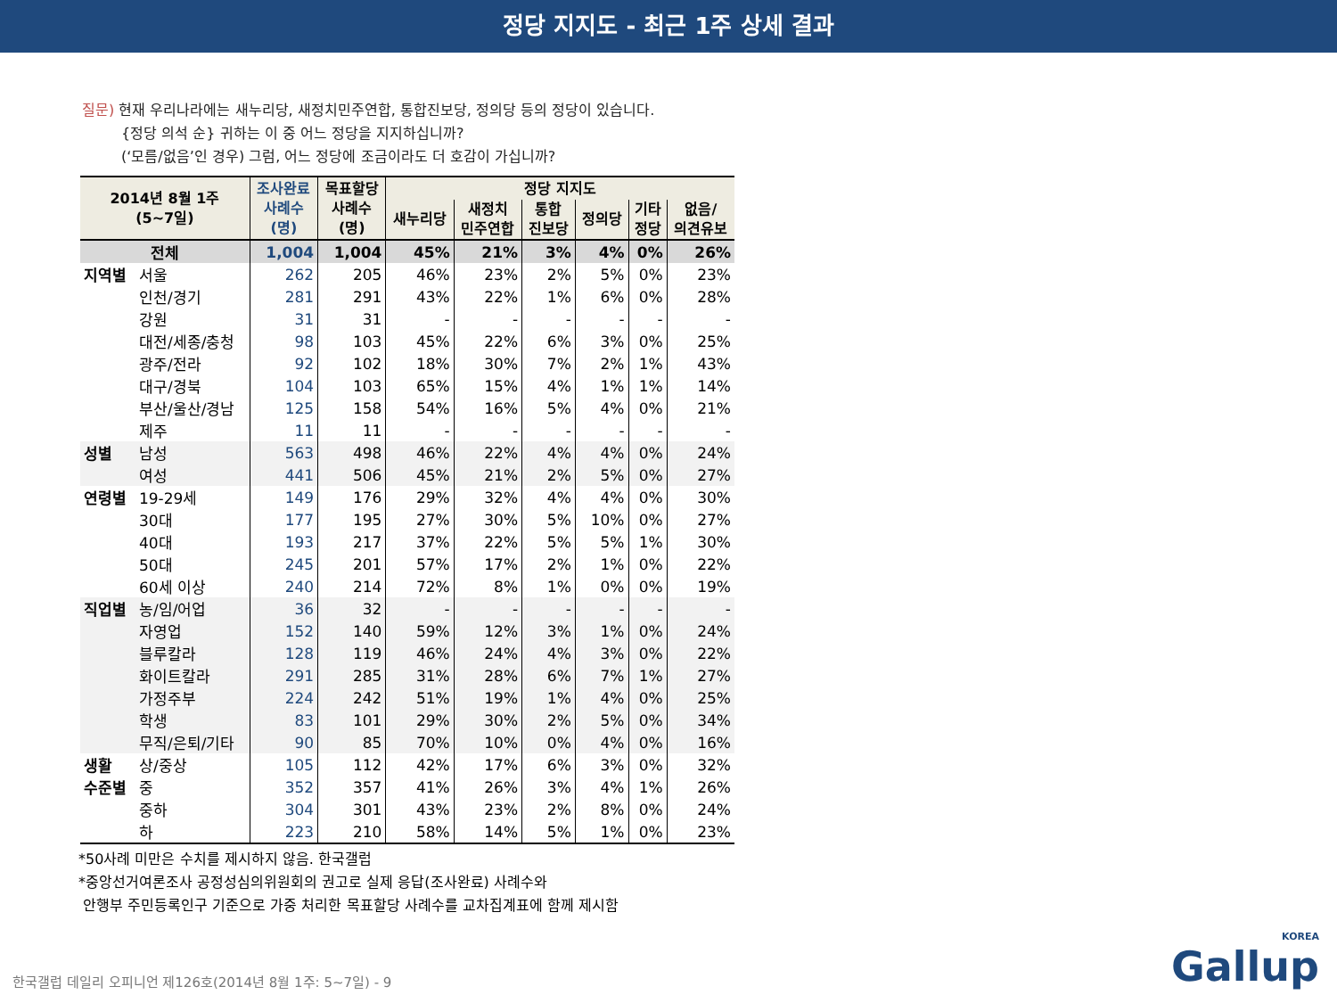정당 지지도 - 최근 1주 상세 결과
질문) 현재 우리나라에는 새누리당, 새정치민주연합, 통합진보당, 정의당 등의 정당이 있습니다.
{정당 의석 순} 귀하는 이 중 어느 정당을 지지하십니까?
(‘모름/없음’인 경우) 그럼, 어느 정당에 조금이라도 더 호감이 가십니까?
| 2014년 8월 1주 (5~7일) | | 조사완료 사례수 (명) | 목표할당 사례수 (명) | 정당 지지도 | | | | | |
| --- | --- | --- | --- | --- | --- | --- | --- | --- | --- |
| | | | | 새누리당 | 새정치 민주연합 | 통합 진보당 | 정의당 | 기타 정당 | 없음/ 의견유보 |
| 전체 | | 1,004 | 1,004 | 45% | 21% | 3% | 4% | 0% | 26% |
| 지역별 | 서울 | 262 | 205 | 46% | 23% | 2% | 5% | 0% | 23% |
| | 인천/경기 | 281 | 291 | 43% | 22% | 1% | 6% | 0% | 28% |
| | 강원 | 31 | 31 | - | - | - | - | - | - |
| | 대전/세종/충청 | 98 | 103 | 45% | 22% | 6% | 3% | 0% | 25% |
| | 광주/전라 | 92 | 102 | 18% | 30% | 7% | 2% | 1% | 43% |
| | 대구/경북 | 104 | 103 | 65% | 15% | 4% | 1% | 1% | 14% |
| | 부산/울산/경남 | 125 | 158 | 54% | 16% | 5% | 4% | 0% | 21% |
| | 제주 | 11 | 11 | - | - | - | - | - | - |
| 성별 | 남성 | 563 | 498 | 46% | 22% | 4% | 4% | 0% | 24% |
| | 여성 | 441 | 506 | 45% | 21% | 2% | 5% | 0% | 27% |
| 연령별 | 19-29세 | 149 | 176 | 29% | 32% | 4% | 4% | 0% | 30% |
| | 30대 | 177 | 195 | 27% | 30% | 5% | 10% | 0% | 27% |
| | 40대 | 193 | 217 | 37% | 22% | 5% | 5% | 1% | 30% |
| | 50대 | 245 | 201 | 57% | 17% | 2% | 1% | 0% | 22% |
| | 60세 이상 | 240 | 214 | 72% | 8% | 1% | 0% | 0% | 19% |
| 직업별 | 농/임/어업 | 36 | 32 | - | - | - | - | - | - |
| | 자영업 | 152 | 140 | 59% | 12% | 3% | 1% | 0% | 24% |
| | 블루칼라 | 128 | 119 | 46% | 24% | 4% | 3% | 0% | 22% |
| | 화이트칼라 | 291 | 285 | 31% | 28% | 6% | 7% | 1% | 27% |
| | 가정주부 | 224 | 242 | 51% | 19% | 1% | 4% | 0% | 25% |
| | 학생 | 83 | 101 | 29% | 30% | 2% | 5% | 0% | 34% |
| | 무직/은퇴/기타 | 90 | 85 | 70% | 10% | 0% | 4% | 0% | 16% |
| 생활 | 상/중상 | 105 | 112 | 42% | 17% | 6% | 3% | 0% | 32% |
| 수준별 | 중 | 352 | 357 | 41% | 26% | 3% | 4% | 1% | 26% |
| | 중하 | 304 | 301 | 43% | 23% | 2% | 8% | 0% | 24% |
| | 하 | 223 | 210 | 58% | 14% | 5% | 1% | 0% | 23% |
*50사례 미만은 수치를 제시하지 않음. 한국갤럽
*중앙선거여론조사 공정성심의위원회의 권고로 실제 응답(조사완료) 사례수와
안행부 주민등록인구 기준으로 가중 처리한 목표할당 사례수를 교차집계표에 함께 제시함
한국갤럽 데일리 오피니언 제126호(2014년 8월 1주: 5~7일) - 9
KOREA
Gallup